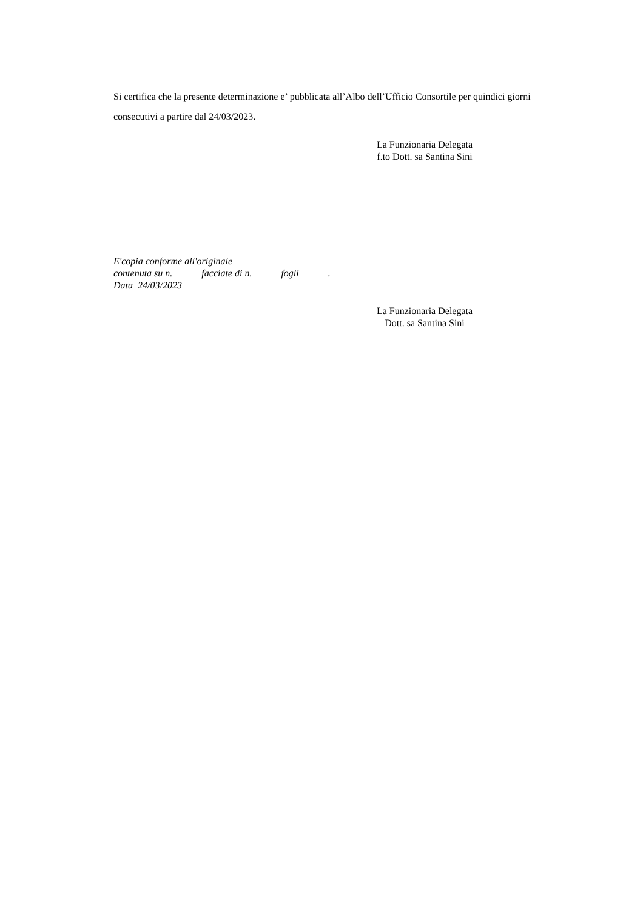Si certifica che la presente determinazione e’ pubblicata all’Albo dell’Ufficio Consortile per quindici giorni consecutivi a partire dal 24/03/2023.
La Funzionaria Delegata
f.to Dott. sa Santina Sini
E'copia conforme all'originale
contenuta su n. facciate di n. fogli .
Data 24/03/2023
La Funzionaria Delegata
Dott. sa Santina Sini